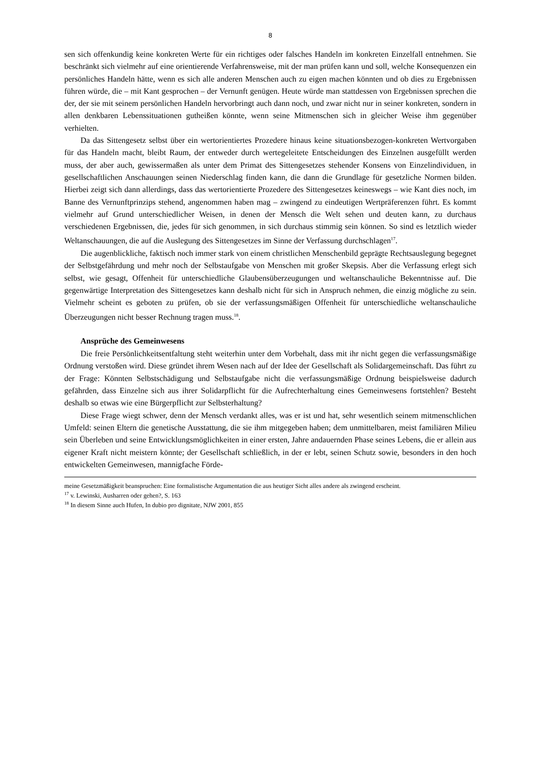8
sen sich offenkundig keine konkreten Werte für ein richtiges oder falsches Handeln im konkreten Einzelfall entnehmen. Sie beschränkt sich vielmehr auf eine orientierende Verfahrensweise, mit der man prüfen kann und soll, welche Konsequenzen ein persönliches Handeln hätte, wenn es sich alle anderen Menschen auch zu eigen machen könnten und ob dies zu Ergebnissen führen würde, die – mit Kant gesprochen – der Vernunft genügen. Heute würde man stattdessen von Ergebnissen sprechen die der, der sie mit seinem persönlichen Handeln hervorbringt auch dann noch, und zwar nicht nur in seiner konkreten, sondern in allen denkbaren Lebenssituationen gutheißen könnte, wenn seine Mitmenschen sich in gleicher Weise ihm gegenüber verhielten.
Da das Sittengesetz selbst über ein wertorientiertes Prozedere hinaus keine situationsbezogen-konkreten Wertvorgaben für das Handeln macht, bleibt Raum, der entweder durch wertegeleitete Entscheidungen des Einzelnen ausgefüllt werden muss, der aber auch, gewissermaßen als unter dem Primat des Sittengesetzes stehender Konsens von Einzelindividuen, in gesellschaftlichen Anschauungen seinen Niederschlag finden kann, die dann die Grundlage für gesetzliche Normen bilden. Hierbei zeigt sich dann allerdings, dass das wertorientierte Prozedere des Sittengesetzes keineswegs – wie Kant dies noch, im Banne des Vernunftprinzips stehend, angenommen haben mag – zwingend zu eindeutigen Wertpräferenzen führt. Es kommt vielmehr auf Grund unterschiedlicher Weisen, in denen der Mensch die Welt sehen und deuten kann, zu durchaus verschiedenen Ergebnissen, die, jedes für sich genommen, in sich durchaus stimmig sein können. So sind es letztlich wieder Weltanschauungen, die auf die Auslegung des Sittengesetzes im Sinne der Verfassung durchschlagen<sup>17</sup>.
Die augenblickliche, faktisch noch immer stark von einem christlichen Menschenbild geprägte Rechtsauslegung begegnet der Selbstgefährdung und mehr noch der Selbstaufgabe von Menschen mit großer Skepsis. Aber die Verfassung erlegt sich selbst, wie gesagt, Offenheit für unterschiedliche Glaubensüberzeugungen und weltanschauliche Bekenntnisse auf. Die gegenwärtige Interpretation des Sittengesetzes kann deshalb nicht für sich in Anspruch nehmen, die einzig mögliche zu sein. Vielmehr scheint es geboten zu prüfen, ob sie der verfassungsmäßigen Offenheit für unterschiedliche weltanschauliche Überzeugungen nicht besser Rechnung tragen muss.<sup>18</sup>.
Ansprüche des Gemeinwesens
Die freie Persönlichkeitsentfaltung steht weiterhin unter dem Vorbehalt, dass mit ihr nicht gegen die verfassungsmäßige Ordnung verstoßen wird. Diese gründet ihrem Wesen nach auf der Idee der Gesellschaft als Solidargemeinschaft. Das führt zu der Frage: Könnten Selbstschädigung und Selbstaufgabe nicht die verfassungsmäßige Ordnung beispielsweise dadurch gefährden, dass Einzelne sich aus ihrer Solidarpflicht für die Aufrechterhaltung eines Gemeinwesens fortstehlen? Besteht deshalb so etwas wie eine Bürgerpflicht zur Selbsterhaltung?
Diese Frage wiegt schwer, denn der Mensch verdankt alles, was er ist und hat, sehr wesentlich seinem mitmenschlichen Umfeld: seinen Eltern die genetische Ausstattung, die sie ihm mitgegeben haben; dem unmittelbaren, meist familiären Milieu sein Überleben und seine Entwicklungsmöglichkeiten in einer ersten, Jahre andauernden Phase seines Lebens, die er allein aus eigener Kraft nicht meistern könnte; der Gesellschaft schließlich, in der er lebt, seinen Schutz sowie, besonders in den hoch entwickelten Gemeinwesen, mannigfache Förde-
meine Gesetzmäßigkeit beanspruchen: Eine formalistische Argumentation die aus heutiger Sicht alles andere als zwingend erscheint.
<sup>17</sup> v. Lewinski, Ausharren oder gehen?, S. 163
<sup>18</sup> In diesem Sinne auch Hufen, In dubio pro dignitate, NJW 2001, 855